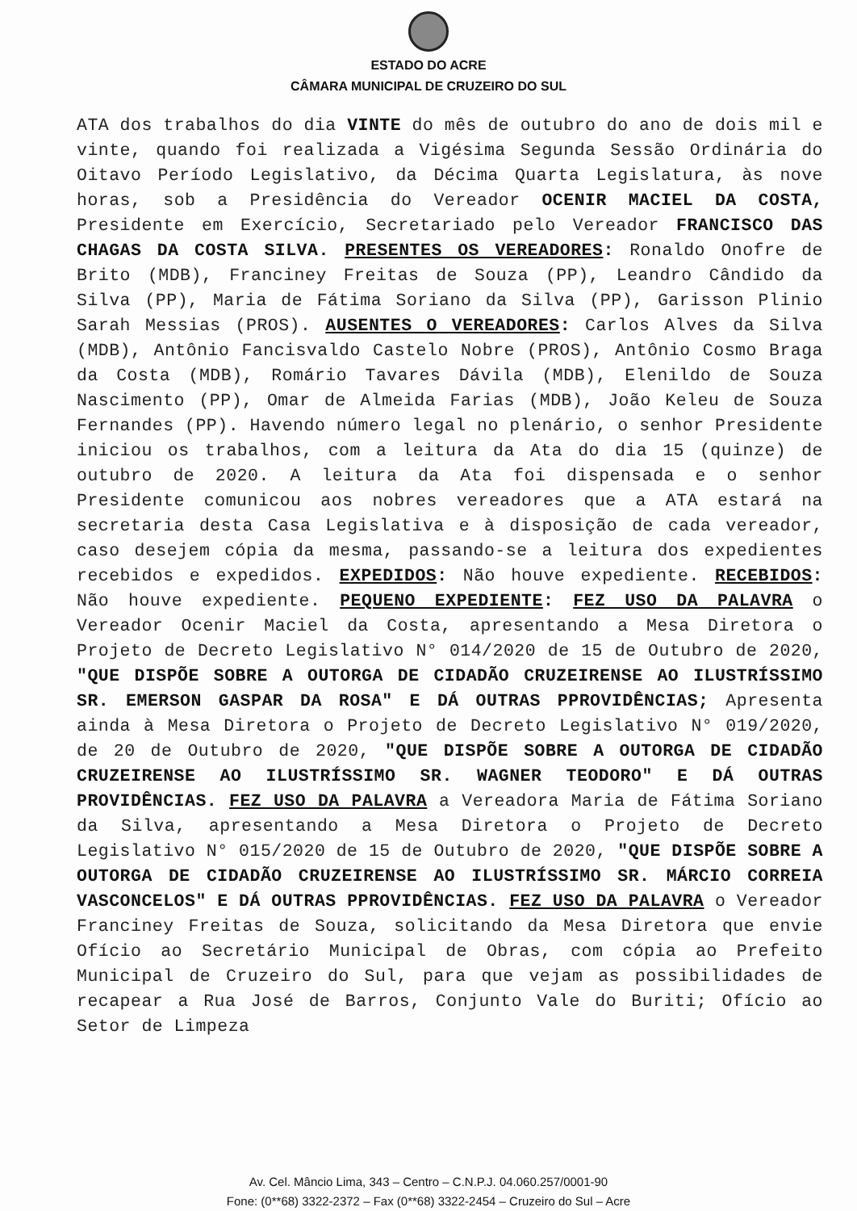ESTADO DO ACRE
CÂMARA MUNICIPAL DE CRUZEIRO DO SUL
ATA dos trabalhos do dia VINTE do mês de outubro do ano de dois mil e vinte, quando foi realizada a Vigésima Segunda Sessão Ordinária do Oitavo Período Legislativo, da Décima Quarta Legislatura, às nove horas, sob a Presidência do Vereador OCENIR MACIEL DA COSTA, Presidente em Exercício, Secretariado pelo Vereador FRANCISCO DAS CHAGAS DA COSTA SILVA. PRESENTES OS VEREADORES: Ronaldo Onofre de Brito (MDB), Franciney Freitas de Souza (PP), Leandro Cândido da Silva (PP), Maria de Fátima Soriano da Silva (PP), Garisson Plinio Sarah Messias (PROS). AUSENTES O VEREADORES: Carlos Alves da Silva (MDB), Antônio Fancisvaldo Castelo Nobre (PROS), Antônio Cosmo Braga da Costa (MDB), Romário Tavares Dávila (MDB), Elenildo de Souza Nascimento (PP), Omar de Almeida Farias (MDB), João Keleu de Souza Fernandes (PP). Havendo número legal no plenário, o senhor Presidente iniciou os trabalhos, com a leitura da Ata do dia 15 (quinze) de outubro de 2020. A leitura da Ata foi dispensada e o senhor Presidente comunicou aos nobres vereadores que a ATA estará na secretaria desta Casa Legislativa e à disposição de cada vereador, caso desejem cópia da mesma, passando-se a leitura dos expedientes recebidos e expedidos. EXPEDIDOS: Não houve expediente. RECEBIDOS: Não houve expediente. PEQUENO EXPEDIENTE: FEZ USO DA PALAVRA o Vereador Ocenir Maciel da Costa, apresentando a Mesa Diretora o Projeto de Decreto Legislativo N° 014/2020 de 15 de Outubro de 2020, "QUE DISPÕE SOBRE A OUTORGA DE CIDADÃO CRUZEIRENSE AO ILUSTRÍSSIMO SR. EMERSON GASPAR DA ROSA" E DÁ OUTRAS PPROVIDÊNCIAS; Apresenta ainda à Mesa Diretora o Projeto de Decreto Legislativo N° 019/2020, de 20 de Outubro de 2020, "QUE DISPÕE SOBRE A OUTORGA DE CIDADÃO CRUZEIRENSE AO ILUSTRÍSSIMO SR. WAGNER TEODORO" E DÁ OUTRAS PROVIDÊNCIAS. FEZ USO DA PALAVRA a Vereadora Maria de Fátima Soriano da Silva, apresentando a Mesa Diretora o Projeto de Decreto Legislativo N° 015/2020 de 15 de Outubro de 2020, "QUE DISPÕE SOBRE A OUTORGA DE CIDADÃO CRUZEIRENSE AO ILUSTRÍSSIMO SR. MÁRCIO CORREIA VASCONCELOS" E DÁ OUTRAS PPROVIDÊNCIAS. FEZ USO DA PALAVRA o Vereador Franciney Freitas de Souza, solicitando da Mesa Diretora que envie Ofício ao Secretário Municipal de Obras, com cópia ao Prefeito Municipal de Cruzeiro do Sul, para que vejam as possibilidades de recapear a Rua José de Barros, Conjunto Vale do Buriti; Ofício ao Setor de Limpeza
Av. Cel. Mâncio Lima, 343 – Centro – C.N.P.J. 04.060.257/0001-90
Fone: (0**68) 3322-2372 – Fax (0**68) 3322-2454 – Cruzeiro do Sul – Acre